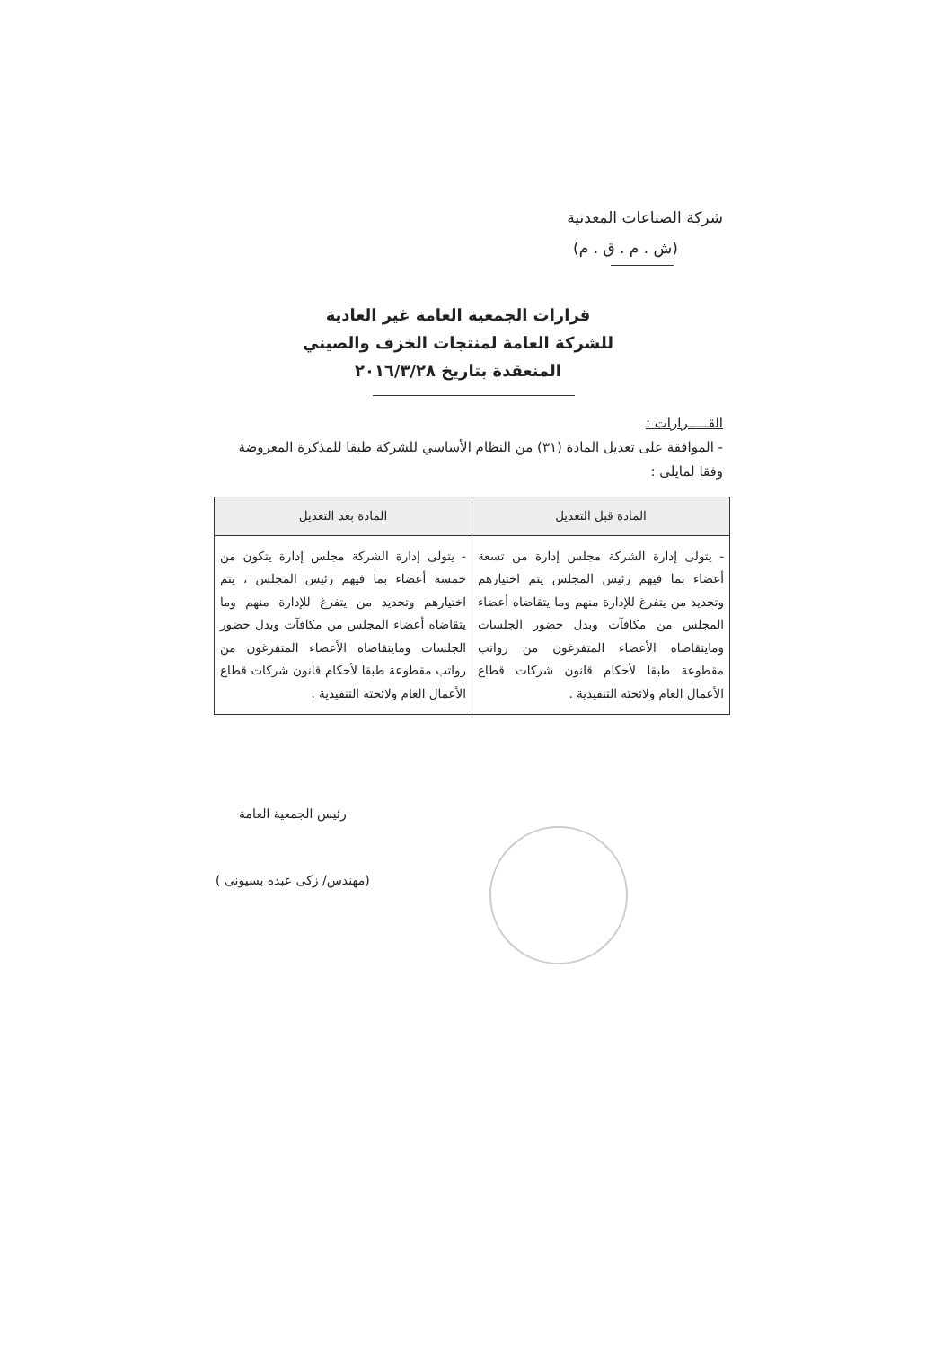شركة الصناعات المعدنية
(ش . م . ق . م)
قرارات الجمعية العامة غير العادية
للشركة العامة لمنتجات الخزف والصيني
المنعقدة بتاريخ ٢٠١٦/٣/٢٨
القـــــرارات :
- الموافقة على تعديل المادة (٣١) من النظام الأساسي للشركة طبقا للمذكرة المعروضة وفقا لمايلى :
| المادة قبل التعديل | المادة بعد التعديل |
| --- | --- |
| - يتولى إدارة الشركة مجلس إدارة من تسعة أعضاء بما فيهم رئيس المجلس يتم اختيارهم وتحديد من يتفرغ للإدارة منهم وما يتقاضاه أعضاء المجلس من مكافآت وبدل حضور الجلسات ومايتقاضاه الأعضاء المتفرغون من رواتب مقطوعة طبقا لأحكام قانون شركات قطاع الأعمال العام ولائحته التنفيذية . | - يتولى إدارة الشركة مجلس إدارة يتكون من خمسة أعضاء بما فيهم رئيس المجلس ، يتم اختيارهم وتحديد من يتفرغ للإدارة منهم وما يتقاضاه أعضاء المجلس من مكافآت وبدل حضور الجلسات ومايتقاضاه الأعضاء المتفرغون من رواتب مقطوعة طبقا لأحكام قانون شركات قطاع الأعمال العام ولائحته التنفيذية . |
رئيس الجمعية العامة
(مهندس/ زكى عبده بسيونى )